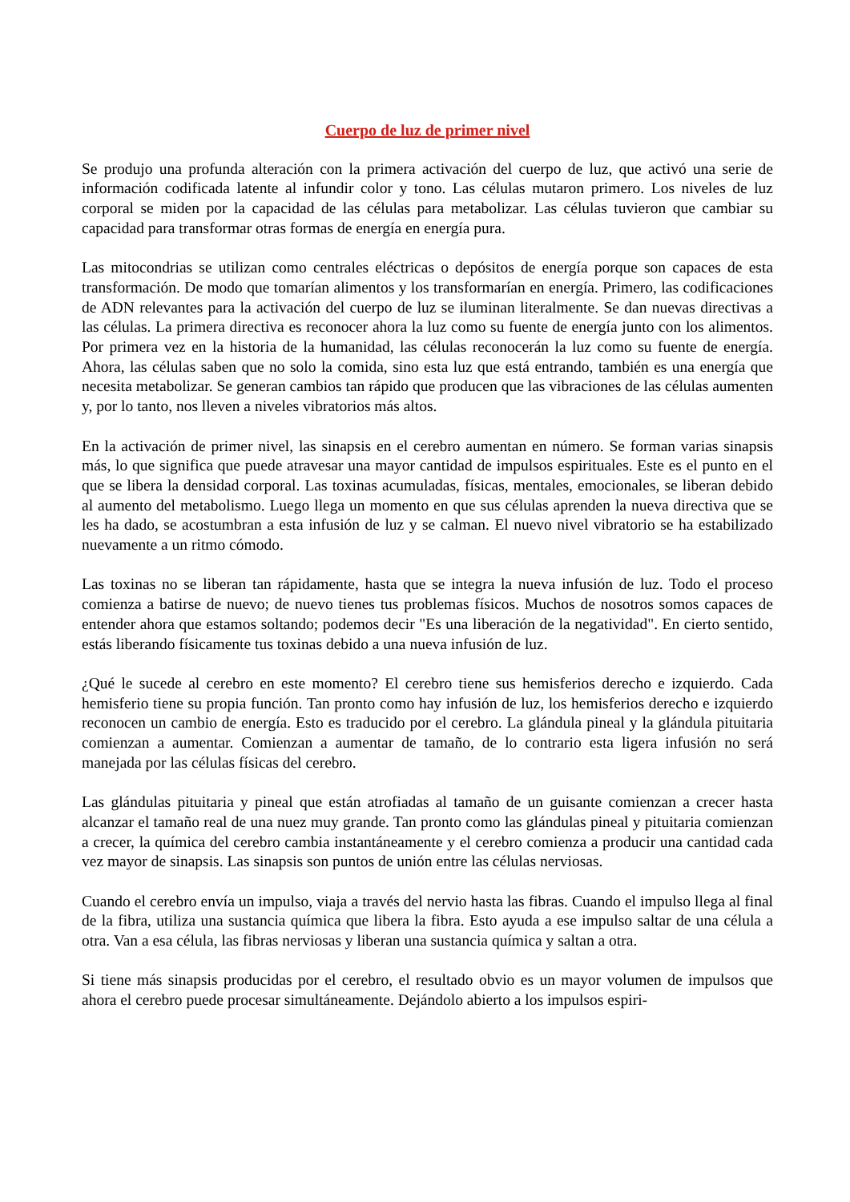Cuerpo de luz de primer nivel
Se produjo una profunda alteración con la primera activación del cuerpo de luz, que activó una serie de información codificada latente al infundir color y tono. Las células mutaron primero. Los niveles de luz corporal se miden por la capacidad de las células para metabolizar. Las células tuvieron que cambiar su capacidad para transformar otras formas de energía en energía pura.
Las mitocondrias se utilizan como centrales eléctricas o depósitos de energía porque son capaces de esta transformación. De modo que tomarían alimentos y los transformarían en energía. Primero, las codificaciones de ADN relevantes para la activación del cuerpo de luz se iluminan literalmente. Se dan nuevas directivas a las células. La primera directiva es reconocer ahora la luz como su fuente de energía junto con los alimentos. Por primera vez en la historia de la humanidad, las células reconocerán la luz como su fuente de energía. Ahora, las células saben que no solo la comida, sino esta luz que está entrando, también es una energía que necesita metabolizar. Se generan cambios tan rápido que producen que las vibraciones de las células aumenten y, por lo tanto, nos lleven a niveles vibratorios más altos.
En la activación de primer nivel, las sinapsis en el cerebro aumentan en número. Se forman varias sinapsis más, lo que significa que puede atravesar una mayor cantidad de impulsos espirituales. Este es el punto en el que se libera la densidad corporal. Las toxinas acumuladas, físicas, mentales, emocionales, se liberan debido al aumento del metabolismo. Luego llega un momento en que sus células aprenden la nueva directiva que se les ha dado, se acostumbran a esta infusión de luz y se calman. El nuevo nivel vibratorio se ha estabilizado nuevamente a un ritmo cómodo.
Las toxinas no se liberan tan rápidamente, hasta que se integra la nueva infusión de luz. Todo el proceso comienza a batirse de nuevo; de nuevo tienes tus problemas físicos. Muchos de nosotros somos capaces de entender ahora que estamos soltando; podemos decir "Es una liberación de la negatividad". En cierto sentido, estás liberando físicamente tus toxinas debido a una nueva infusión de luz.
¿Qué le sucede al cerebro en este momento? El cerebro tiene sus hemisferios derecho e izquierdo. Cada hemisferio tiene su propia función. Tan pronto como hay infusión de luz, los hemisferios derecho e izquierdo reconocen un cambio de energía. Esto es traducido por el cerebro. La glándula pineal y la glándula pituitaria comienzan a aumentar. Comienzan a aumentar de tamaño, de lo contrario esta ligera infusión no será manejada por las células físicas del cerebro.
Las glándulas pituitaria y pineal que están atrofiadas al tamaño de un guisante comienzan a crecer hasta alcanzar el tamaño real de una nuez muy grande. Tan pronto como las glándulas pineal y pituitaria comienzan a crecer, la química del cerebro cambia instantáneamente y el cerebro comienza a producir una cantidad cada vez mayor de sinapsis. Las sinapsis son puntos de unión entre las células nerviosas.
Cuando el cerebro envía un impulso, viaja a través del nervio hasta las fibras. Cuando el impulso llega al final de la fibra, utiliza una sustancia química que libera la fibra. Esto ayuda a ese impulso saltar de una célula a otra. Van a esa célula, las fibras nerviosas y liberan una sustancia química y saltan a otra.
Si tiene más sinapsis producidas por el cerebro, el resultado obvio es un mayor volumen de impulsos que ahora el cerebro puede procesar simultáneamente. Dejándolo abierto a los impulsos espiri-